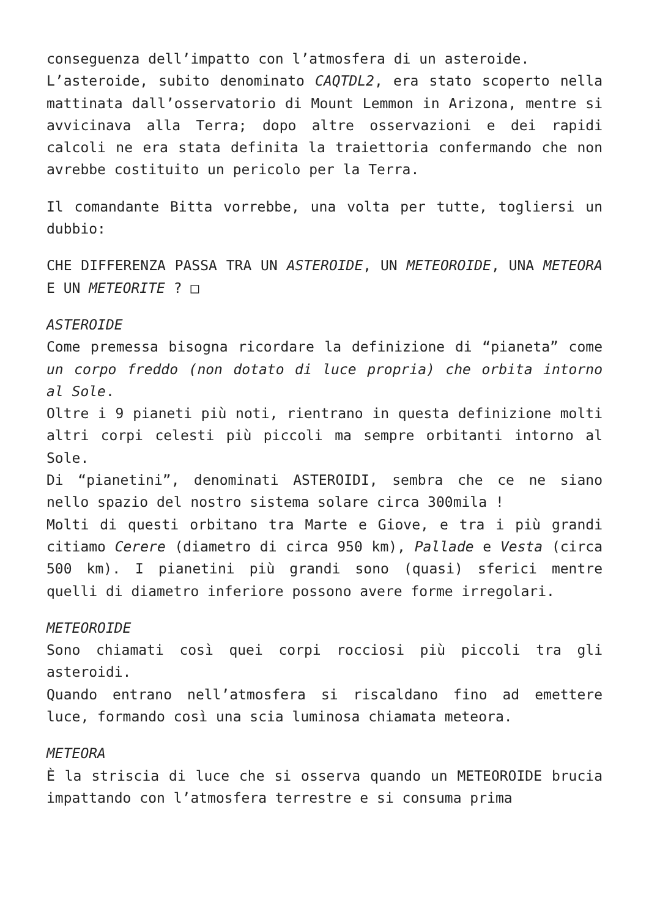conseguenza dell’impatto con l’atmosfera di un asteroide.
L’asteroide, subito denominato CAQTDL2, era stato scoperto nella mattinata dall’osservatorio di Mount Lemmon in Arizona, mentre si avvicinava alla Terra; dopo altre osservazioni e dei rapidi calcoli ne era stata definita la traiettoria confermando che non avrebbe costituito un pericolo per la Terra.
Il comandante Bitta vorrebbe, una volta per tutte, togliersi un dubbio:
CHE DIFFERENZA PASSA TRA UN ASTEROIDE, UN METEOROIDE, UNA METEORA E UN METEORITE ? □
ASTEROIDE
Come premessa bisogna ricordare la definizione di “pianeta” come un corpo freddo (non dotato di luce propria) che orbita intorno al Sole.
Oltre i 9 pianeti più noti, rientrano in questa definizione molti altri corpi celesti più piccoli ma sempre orbitanti intorno al Sole.
Di “pianetini”, denominati ASTEROIDI, sembra che ce ne siano nello spazio del nostro sistema solare circa 300mila !
Molti di questi orbitano tra Marte e Giove, e tra i più grandi citiamo Cerere (diametro di circa 950 km), Pallade e Vesta (circa 500 km). I pianetini più grandi sono (quasi) sferici mentre quelli di diametro inferiore possono avere forme irregolari.
METEOROIDE
Sono chiamati così quei corpi rocciosi più piccoli tra gli asteroidi.
Quando entrano nell’atmosfera si riscaldano fino ad emettere luce, formando così una scia luminosa chiamata meteora.
METEORA
È la striscia di luce che si osserva quando un METEOROIDE brucia impattando con l’atmosfera terrestre e si consuma prima